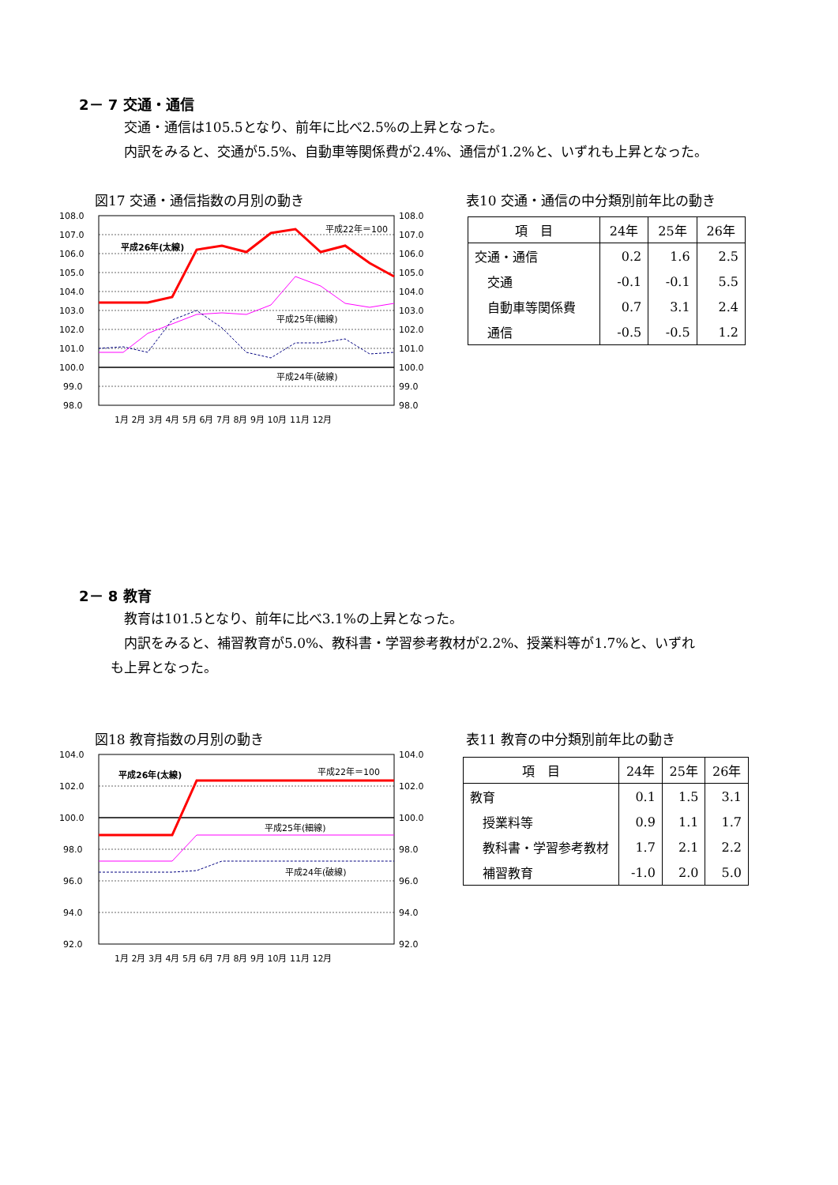2－ 7 交通・通信
　交通・通信は105.5となり、前年に比べ2.5%の上昇となった。
　内訳をみると、交通が5.5%、自動車等関係費が2.4%、通信が1.2%と、いずれも上昇となった。
図17 交通・通信指数の月別の動き
表10 交通・通信の中分類別前年比の動き
108.0
107.0
106.0
105.0
104.0
103.0
102.0
101.0
100.0
99.0
98.0
108.0
107.0
106.0
105.0
104.0
103.0
102.0
101.0
100.0
99.0
98.0
平成22年＝100
平成26年(太線)
平成25年(細線)
平成24年(破線)
1月 2月 3月 4月 5月 6月 7月 8月 9月 10月 11月 12月
| 項 目 | 24年 | 25年 | 26年 |
| --- | --- | --- | --- |
| 交通・通信 | 0.2 | 1.6 | 2.5 |
| 交通 | -0.1 | -0.1 | 5.5 |
| 自動車等関係費 | 0.7 | 3.1 | 2.4 |
| 通信 | -0.5 | -0.5 | 1.2 |
2－ 8 教育
　教育は101.5となり、前年に比べ3.1%の上昇となった。
　内訳をみると、補習教育が5.0%、教科書・学習参考教材が2.2%、授業料等が1.7%と、いずれ
も上昇となった。
図18 教育指数の月別の動き 表11 教育の中分類別前年比の動き
104.0
102.0
100.0
98.0
96.0
94.0
92.0
104.0
102.0
100.0
98.0
96.0
94.0
92.0
平成22年＝100
平成26年(太線)
平成25年(細線)
平成24年(破線)
1月 2月 3月 4月 5月 6月 7月 8月 9月 10月 11月 12月
| 項 目 | 24年 | 25年 | 26年 |
| --- | --- | --- | --- |
| 教育 | 0.1 | 1.5 | 3.1 |
| 授業料等 | 0.9 | 1.1 | 1.7 |
| 教科書・学習参考教材 | 1.7 | 2.1 | 2.2 |
| 補習教育 | -1.0 | 2.0 | 5.0 |